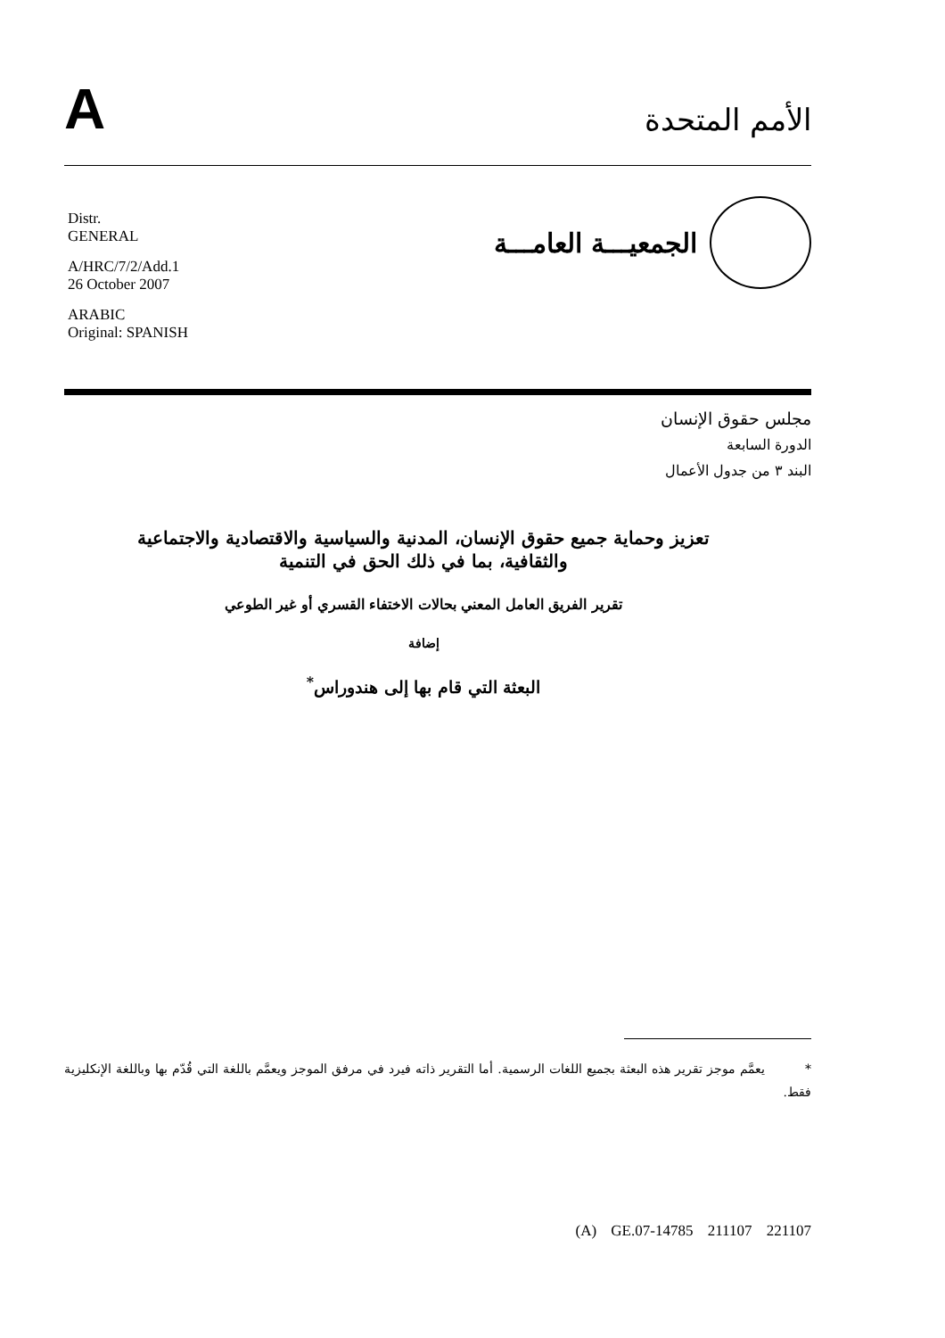A
الأمم المتحدة
Distr.
GENERAL
A/HRC/7/2/Add.1
26 October 2007
ARABIC
Original: SPANISH
الجمعيـــة العامـــة
مجلس حقوق الإنسان
الدورة السابعة
البند ٣ من جدول الأعمال
تعزيز وحماية جميع حقوق الإنسان، المدنية والسياسية والاقتصادية والاجتماعية والثقافية، بما في ذلك الحق في التنمية
تقرير الفريق العامل المعني بحالات الاختفاء القسري أو غير الطوعي
إضافة
البعثة التي قام بها إلى هندوراس<sup>*</sup>
* يعمَّم موجز تقرير هذه البعثة بجميع اللغات الرسمية. أما التقرير ذاته فيرد في مرفق الموجز ويعمَّم باللغة التي قُدّم بها وباللغة الإنكليزية فقط.
(A) GE.07-14785 211107 221107